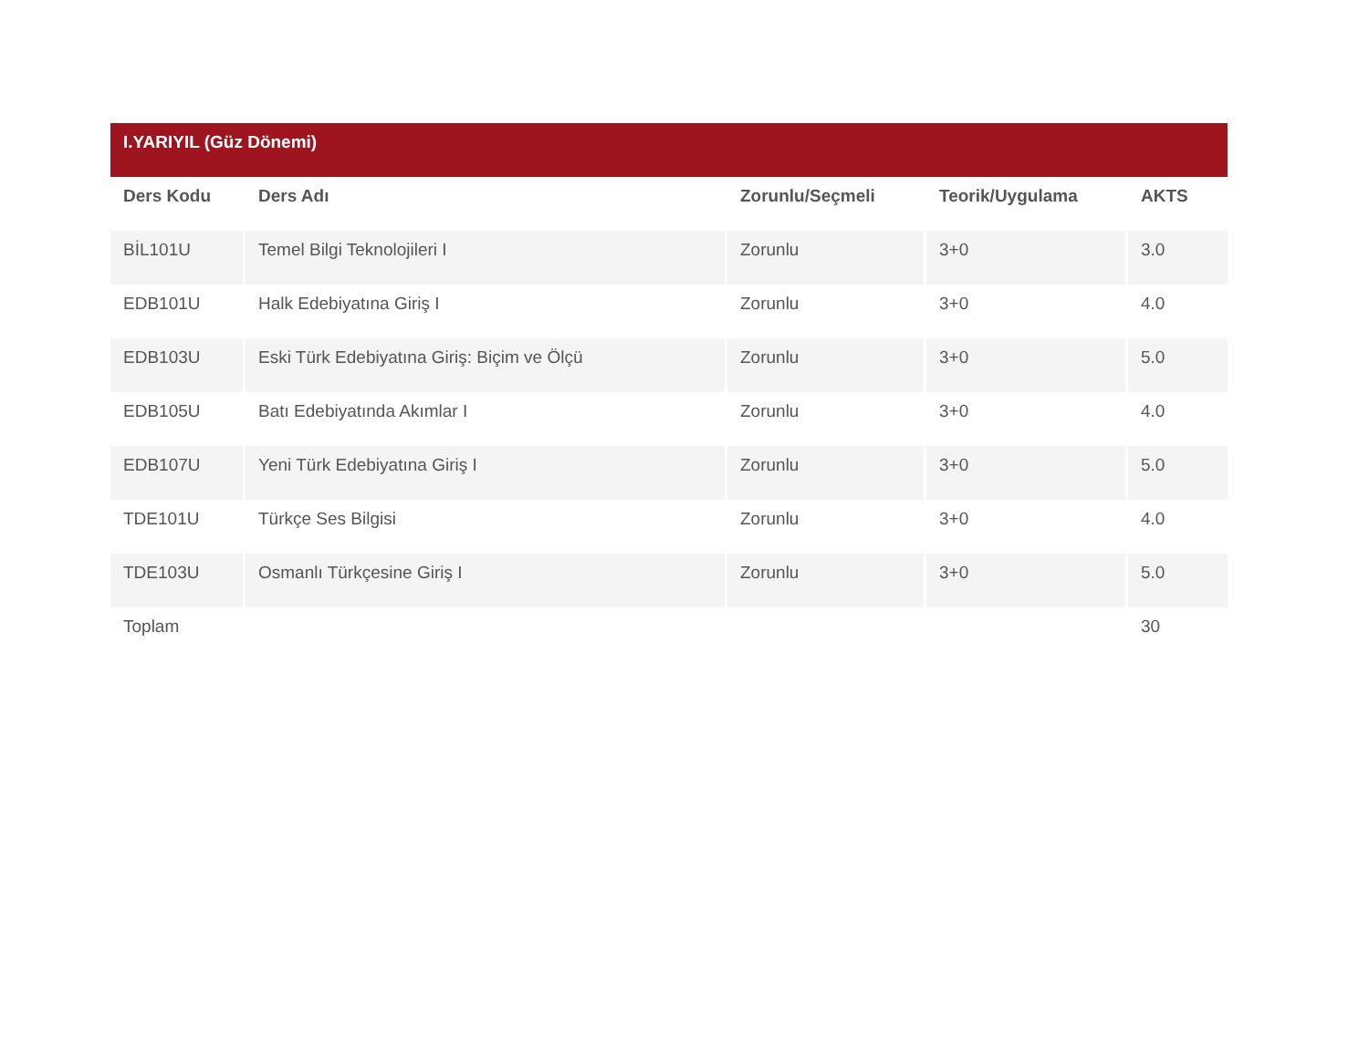| I.YARIYIL (Güz Dönemi) | | | | |
| --- | --- | --- | --- | --- |
| Ders Kodu | Ders Adı | Zorunlu/Seçmeli | Teorik/Uygulama | AKTS |
| BİL101U | Temel Bilgi Teknolojileri I | Zorunlu | 3+0 | 3.0 |
| EDB101U | Halk Edebiyatına Giriş I | Zorunlu | 3+0 | 4.0 |
| EDB103U | Eski Türk Edebiyatına Giriş: Biçim ve Ölçü | Zorunlu | 3+0 | 5.0 |
| EDB105U | Batı Edebiyatında Akımlar I | Zorunlu | 3+0 | 4.0 |
| EDB107U | Yeni Türk Edebiyatına Giriş I | Zorunlu | 3+0 | 5.0 |
| TDE101U | Türkçe Ses Bilgisi | Zorunlu | 3+0 | 4.0 |
| TDE103U | Osmanlı Türkçesine Giriş I | Zorunlu | 3+0 | 5.0 |
| Toplam | | | | 30 |